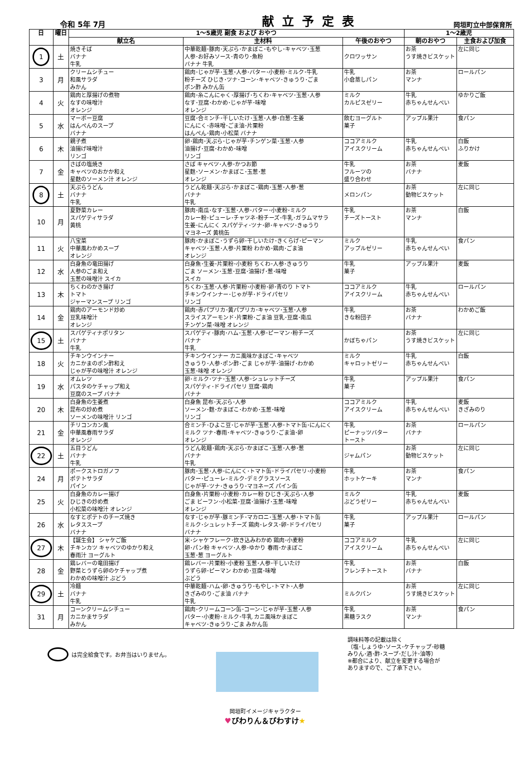令和 5年 7月
献立予定表
岡垣町立中部保育所
| 日 | 曜日 | 1～5歳児 副食 および おやつ | | | 1～2歳児 | |
| --- | --- | --- | --- | --- | --- | --- |
| | | 献立名 | 主材料 | 午後のおやつ | 朝のおやつ | 主食および加食 |
| 1 | 土 | 焼きそば バナナ 牛乳 | 中華乾麺･豚肉･天ぷら･かまぼこ･もやし･キャベツ･玉葱 人参･お好みソース･青のり･魚粉 バナナ 牛乳 | クロワッサン | お茶 うす焼きビスケット | 左に同じ |
| 3 | 月 | クリームシチュー 和風サラダ みかん | 鶏肉･じゃが芋･玉葱･人参･バター･小麦粉･ミルク･牛乳 粉チーズ ひじき･ツナ･コーン･キャベツ･きゅうり･ごま ポン酢 みかん缶 | 牛乳 小倉蒸しパン | お茶 マンナ | ロールパン |
| 4 | 火 | 鶏肉と厚揚げの煮物 なすの味噌汁 オレンジ | 鶏肉･糸こんにゃく･厚揚げ･ちくわ･キャベツ･玉葱･人参 なす･豆腐･わかめ･じゃが芋･味噌 オレンジ | ミルク カルピスゼリー | 牛乳 赤ちゃんせんべい | ゆかりご飯 |
| 5 | 水 | マーボー豆腐 はんぺんのスープ バナナ | 豆腐･合ミンチ･干しいたけ･玉葱･人参･白葱･生姜 にんにく･赤味噌･ごま油･片栗粉 はんぺん･鶏肉･小松菜 バナナ | 飲むヨーグルト 菓子 | アップル果汁 | 食パン |
| 6 | 木 | 親子煮 油揚げ味噌汁 リンゴ | 卵･鶏肉･天ぷら･じゃが芋･チンゲン菜･玉葱･人参 油揚げ･豆腐･わかめ･味噌 リンゴ | ココアミルク アイスクリーム | 牛乳 赤ちゃんせんべい | 白飯 ふりかけ |
| 7 | 金 | さばの塩焼き キャベツのおかか和え 星麩のソーメン汁 オレンジ | さば キャベツ･人参･かつお節 星麩･ソーメン･かまぼこ･玉葱･葱 オレンジ | 牛乳 フルーツの 盛り合わせ | お茶 バナナ | 麦飯 |
| 8 | 土 | 天ぷらうどん バナナ 牛乳 | うどん乾麺･天ぷら･かまぼこ･鶏肉･玉葱･人参･葱 バナナ 牛乳 | メロンパン | お茶 動物ビスケット | 左に同じ |
| 10 | 月 | 夏野菜カレー スパゲティサラダ 黄桃 | 豚肉･南瓜･なす･玉葱･人参･バター･小麦粉･ミルク カレー粉･ピューレ･チャツネ･粉チーズ･牛乳･ガラムマサラ 生姜･にんにく スパゲティ･ツナ･卵･キャベツ･きゅうり マヨネーズ 黄桃缶 | 牛乳 チーズトースト | お茶 マンナ | 白飯 |
| 11 | 火 | 八宝菜 中華風わかめスープ オレンジ | 豚肉･かまぼこ･うずら卵･干しいたけ･きくらげ･ピーマン キャベツ･玉葱･人参･片栗粉 わかめ･鶏肉･ごま油 オレンジ | ミルク アップルゼリー | 牛乳 赤ちゃんせんべい | 食パン |
| 12 | 水 | 白身魚の竜田揚げ 人参のごま和え 玉葱の味噌汁 スイカ | 白身魚･生姜･片栗粉･小麦粉 ちくわ･人参･きゅうり ごま ソーメン･玉葱･豆腐･油揚げ･葱･味噌 スイカ | 牛乳 菓子 | アップル果汁 | 麦飯 |
| 13 | 木 | ちくわのかき揚げ トマト ジャーマンスープ リンゴ | ちくわ･玉葱･人参･片栗粉･小麦粉･卵･青のり トマト チキンウインナー･じゃが芋･ドライパセリ リンゴ | ココアミルク アイスクリーム | 牛乳 赤ちゃんせんべい | ロールパン |
| 14 | 金 | 鶏肉のアーモンド炒め 豆乳味噌汁 オレンジ | 鶏肉･赤パプリカ･黄パプリカ･キャベツ･玉葱･人参 スライスアーモンド･片栗粉･ごま油 豆乳･豆腐･南瓜 チンゲン菜･味噌 オレンジ | 牛乳 きな粉団子 | お茶 バナナ | わかめご飯 |
| 15 | 土 | スパゲティナポリタン バナナ 牛乳 | スパゲティ･豚肉･ハム･玉葱･人参･ピーマン･粉チーズ バナナ 牛乳 | かぼちゃパン | お茶 うす焼きビスケット | 左に同じ |
| 18 | 火 | チキンウインナー カニかまのポン酢和え じゃが芋の味噌汁 オレンジ | チキンウインナー カニ風味かまぼこ･キャベツ きゅうり･人参･ポン酢･ごま じゃが芋･油揚げ･わかめ 玉葱･味噌 オレンジ | ミルク キャロットゼリー | 牛乳 赤ちゃんせんべい | 白飯 |
| 19 | 水 | オムレツ パスタのケチャップ和え 豆腐のスープ バナナ | 卵･ミルク･ツナ･玉葱･人参･シュレットチーズ スパゲティ･ドライパセリ 豆腐･鶏肉 バナナ | 牛乳 菓子 | アップル果汁 | 食パン |
| 20 | 木 | 白身魚の生姜煮 昆布の炒め煮 ソーメンの味噌汁 リンゴ | 白身魚 昆布･天ぷら･人参 ソーメン･麩･かまぼこ･わかめ･玉葱･味噌 リンゴ | ココアミルク アイスクリーム | 牛乳 赤ちゃんせんべい | 麦飯 きざみのり |
| 21 | 金 | チリコンカン風 中華風春雨サラダ オレンジ | 合ミンチ･ひよこ豆･じゃが芋･玉葱･人参･トマト缶･にんにく ミルク ツナ･春雨･キャベツ･きゅうり･ごま油･卵 オレンジ | 牛乳 ピーナッツバター トースト | お茶 バナナ | ロールパン |
| 22 | 土 | 五目うどん バナナ 牛乳 | うどん乾麺･鶏肉･天ぷら･かまぼこ･玉葱･人参･葱 バナナ 牛乳 | ジャムパン | お茶 動物ビスケット | 左に同じ |
| 24 | 月 | ポークストロガノフ ポテトサラダ パイン | 豚肉･玉葱･人参･にんにく･トマト缶･ドライパセリ･小麦粉 バター･ピューレ･ミルク･デミグラスソース じゃが芋･ツナ･きゅうり･マヨネーズ パイン缶 | 牛乳 ホットケーキ | お茶 マンナ | 食パン |
| 25 | 火 | 白身魚のカレー揚げ ひじきの炒め煮 小松菜の味噌汁 オレンジ | 白身魚･片栗粉･小麦粉･カレー粉 ひじき･天ぷら･人参 ごま ビーフン･小松菜･豆腐･油揚げ･玉葱･味噌 オレンジ | ミルク ぶどうゼリー | 牛乳 赤ちゃんせんべい | 麦飯 |
| 26 | 水 | なすとポテトのチーズ焼き レタススープ バナナ | なす･じゃが芋･豚ミンチ･マカロニ･玉葱･人参･トマト缶 ミルク･シュレットチーズ 鶏肉･レタス･卵･ドライパセリ バナナ | 牛乳 菓子 | アップル果汁 | ロールパン |
| 27 | 木 | 【誕生会】 シャケご飯 チキンカツ キャベツのゆかり和え 春雨汁 ヨーグルト | 米･シャケフレーク･炊き込みわかめ 鶏肉･小麦粉 卵･パン粉 キャベツ･人参･ゆかり 春雨･かまぼこ 玉葱･葱 ヨーグルト | ココアミルク アイスクリーム | 牛乳 赤ちゃんせんべい | 左に同じ |
| 28 | 金 | 鶏レバーの竜田揚げ 野菜とうずら卵のケチャップ煮 わかめの味噌汁 ぶどう | 鶏レバー･片栗粉･小麦粉 玉葱･人参･干しいたけ うずら卵･ピーマン わかめ･豆腐･味噌 ぶどう | 牛乳 フレンチトースト | お茶 バナナ | 白飯 |
| 29 | 土 | 冷麺 バナナ 牛乳 | 中華乾麺･ハム･卵･きゅうり･もやし･トマト･人参 きざみのり･ごま油 バナナ 牛乳 | ミルクパン | お茶 うす焼きビスケット | 左に同じ |
| 31 | 月 | コーンクリームシチュー カニかまサラダ みかん | 鶏肉･クリームコーン缶･コーン･じゃが芋･玉葱･人参 バター･小麦粉･ミルク･牛乳 カニ風味かまぼこ キャベツ･きゅうり･ごま みかん缶 | 牛乳 黒糖ラスク | お茶 マンナ | 食パン |
は完全給食です。お弁当はいりません。
調味料等の記載は除く
（塩･しょうゆ･ソース･ケチャップ･砂糖
みりん･酒･酢･スープ･だし汁･油等）
※都合により、献立を変更する場合が
ありますので、ご了承下さい。
岡垣町イメージキャラクター
♥びわりん＆びわすけ★